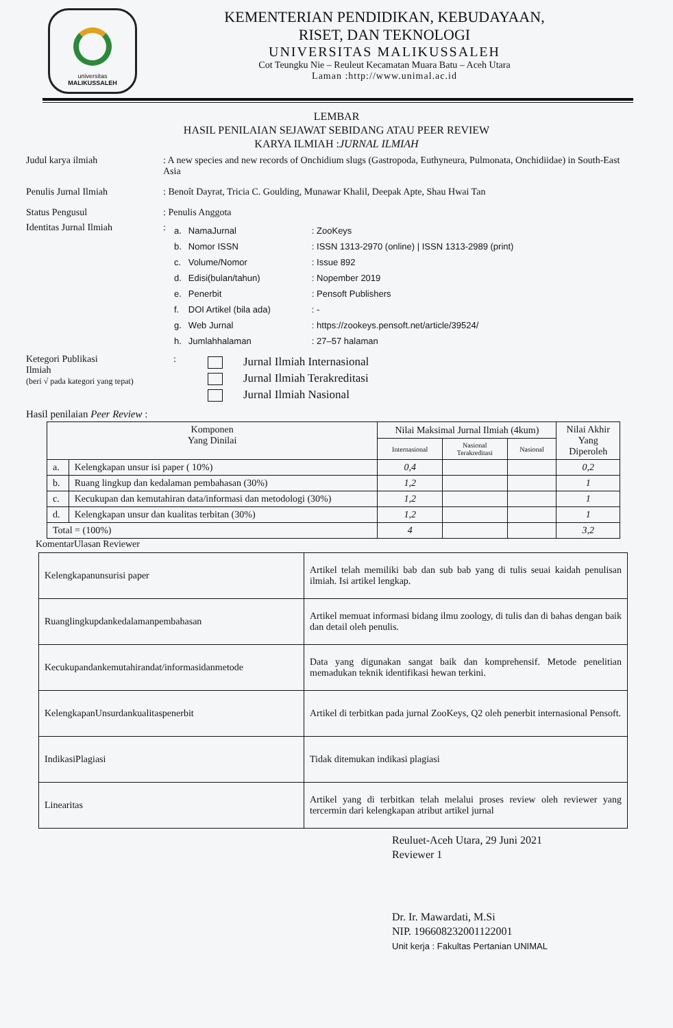universitas
MALIKUSSALEH
KEMENTERIAN PENDIDIKAN, KEBUDAYAAN,
RISET, DAN TEKNOLOGI
UNIVERSITAS MALIKUSSALEH
Cot Teungku Nie – Reuleut Kecamatan Muara Batu – Aceh Utara
Laman :http://www.unimal.ac.id
LEMBAR
HASIL PENILAIAN SEJAWAT SEBIDANG ATAU PEER REVIEW
KARYA ILMIAH :JURNAL ILMIAH
Judul karya ilmiah : A new species and new records of Onchidium slugs (Gastropoda, Euthyneura, Pulmonata, Onchidiidae) in South-East Asia
Penulis Jurnal Ilmiah : Benoît Dayrat, Tricia C. Goulding, Munawar Khalil, Deepak Apte, Shau Hwai Tan
Status Pengusul : Penulis Anggota
Identitas Jurnal Ilmiah :
| a. | NamaJurnal | : ZooKeys |
| b. | Nomor ISSN | : ISSN 1313-2970 (online) / ISSN 1313-2989 (print) |
| c. | Volume/Nomor | : Issue 892 |
| d. | Edisi(bulan/tahun) | : Nopember 2019 |
| e. | Penerbit | : Pensoft Publishers |
| f. | DOI Artikel (bila ada) | : - |
| g. | Web Jurnal | : https://zookeys.pensoft.net/article/39524/ |
| h. | Jumlahhalaman | : 27–57 halaman |
Ketegori Publikasi
Ilmiah
(beri √ pada kategori yang tepat)
:
Jurnal Ilmiah Internasional
Jurnal Ilmiah Terakreditasi
Jurnal Ilmiah Nasional
Hasil penilaian Peer Review :
| Komponen Yang Dinilai | | Nilai Maksimal Jurnal Ilmiah (4kum) | | | Nilai Akhir Yang Diperoleh |
| --- | --- | --- | --- | --- | --- |
| | | Internasional | Nasional Terakreditasi | Nasional | |
| a. | Kelengkapan unsur isi paper ( 10%) | 0,4 | | | 0,2 |
| b. | Ruang lingkup dan kedalaman pembahasan (30%) | 1,2 | | | 1 |
| c. | Kecukupan dan kemutahiran data/informasi dan metodologi (30%) | 1,2 | | | 1 |
| d. | Kelengkapan unsur dan kualitas terbitan (30%) | 1,2 | | | 1 |
| Total = (100%) | | 4 | | | 3,2 |
KomentarUlasan Reviewer
| Kelengkapanunsurisi paper | Artikel telah memiliki bab dan sub bab yang di tulis seuai kaidah penulisan ilmiah. Isi artikel lengkap. |
| Ruanglingkupdankedalamanpembahasan | Artikel memuat informasi bidang ilmu zoology, di tulis dan di bahas dengan baik dan detail oleh penulis. |
| Kecukupandankemutahirandat/informasidanmetode | Data yang digunakan sangat baik dan komprehensif. Metode penelitian memadukan teknik identifikasi hewan terkini. |
| KelengkapanUnsurdankualitaspenerbit | Artikel di terbitkan pada jurnal ZooKeys, Q2 oleh penerbit internasional Pensoft. |
| IndikasiPlagiasi | Tidak ditemukan indikasi plagiasi |
| Linearitas | Artikel yang di terbitkan telah melalui proses review oleh reviewer yang tercermin dari kelengkapan atribut artikel jurnal |
Reuluet-Aceh Utara, 29 Juni 2021
Reviewer 1
Dr. Ir. Mawardati, M.Si
NIP. 196608232001122001
Unit kerja : Fakultas Pertanian UNIMAL